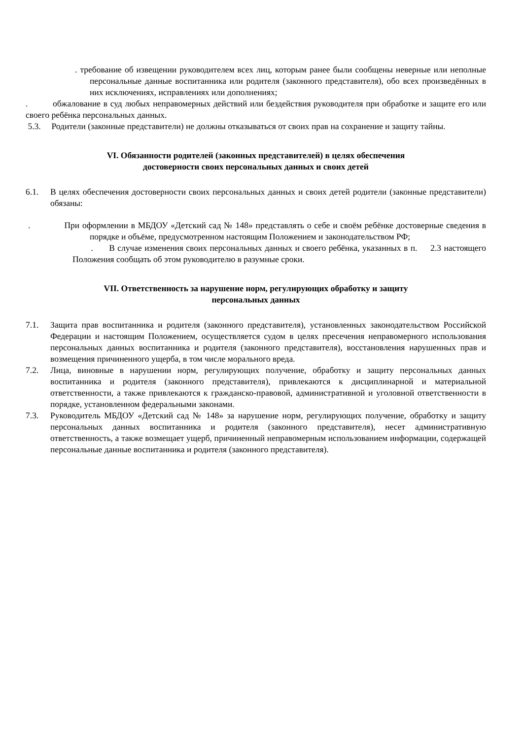. требование об извещении руководителем всех лиц, которым ранее были сообщены неверные или неполные персональные данные воспитанника или родителя (законного представителя), обо всех произведённых в них исключениях, исправлениях или дополнениях;
. обжалование в суд любых неправомерных действий или бездействия руководителя при обработке и защите его или своего ребёнка персональных данных.
5.3. Родители (законные представители) не должны отказываться от своих прав на сохранение и защиту тайны.
VI. Обязанности родителей (законных представителей) в целях обеспечения
достоверности своих персональных данных и своих детей
6.1. В целях обеспечения достоверности своих персональных данных и своих детей родители (законные представители) обязаны:
. При оформлении в МБДОУ «Детский сад № 148» представлять о себе и своём ребёнке достоверные сведения в порядке и объёме, предусмотренном настоящим Положением и законодательством РФ;
. В случае изменения своих персональных данных и своего ребёнка, указанных в п. 2.3 настоящего Положения сообщать об этом руководителю в разумные сроки.
VII. Ответственность за нарушение норм, регулирующих обработку и защиту
персональных данных
7.1. Защита прав воспитанника и родителя (законного представителя), установленных законодательством Российской Федерации и настоящим Положением, осуществляется судом в целях пресечения неправомерного использования персональных данных воспитанника и родителя (законного представителя), восстановления нарушенных прав и возмещения причиненного ущерба, в том числе морального вреда.
7.2. Лица, виновные в нарушении норм, регулирующих получение, обработку и защиту персональных данных воспитанника и родителя (законного представителя), привлекаются к дисциплинарной и материальной ответственности, а также привлекаются к гражданско-правовой, административной и уголовной ответственности в порядке, установленном федеральными законами.
7.3. Руководитель МБДОУ «Детский сад № 148» за нарушение норм, регулирующих получение, обработку и защиту персональных данных воспитанника и родителя (законного представителя), несет административную ответственность, а также возмещает ущерб, причиненный неправомерным использованием информации, содержащей персональные данные воспитанника и родителя (законного представителя).